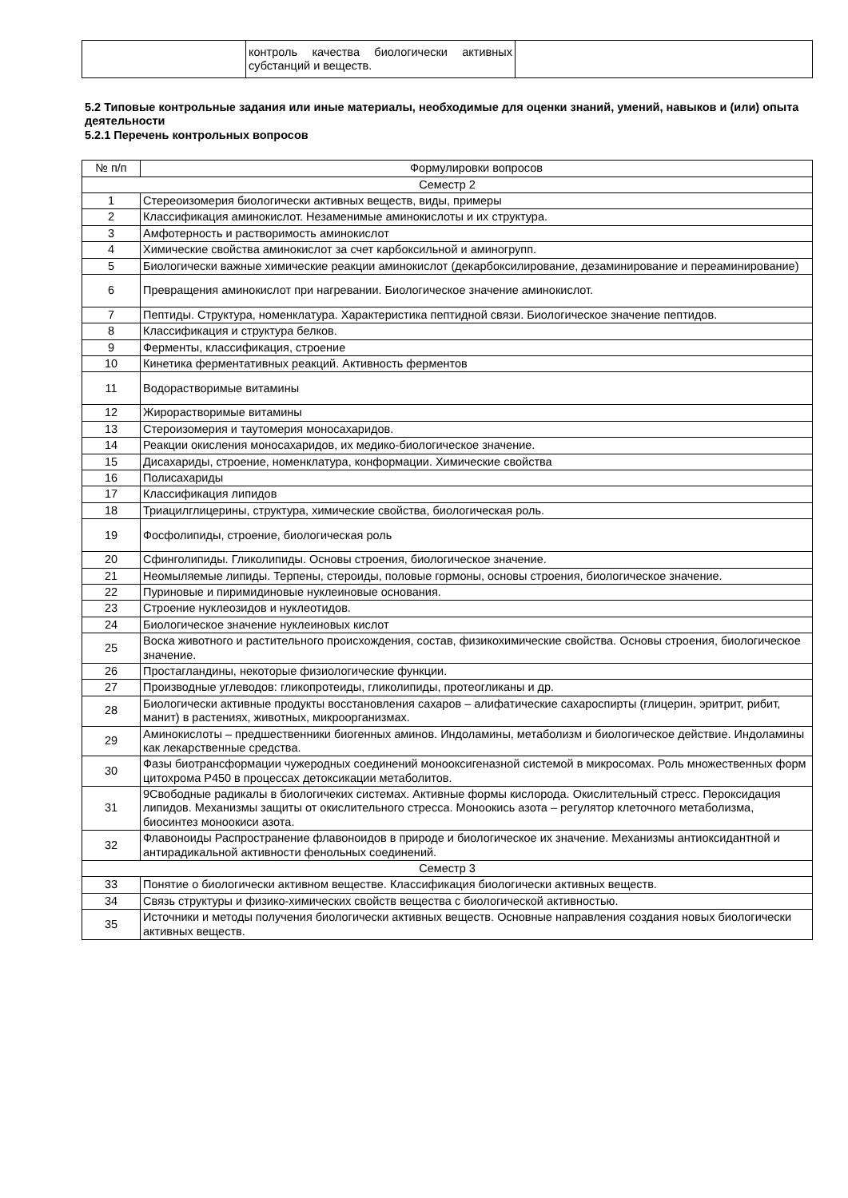| | контроль качества биологически активных субстанций и веществ. | |
5.2 Типовые контрольные задания или иные материалы, необходимые для оценки знаний, умений, навыков и (или) опыта деятельности
5.2.1 Перечень контрольных вопросов
| № п/п | Формулировки вопросов |
| --- | --- |
| Семестр 2 | |
| 1 | Стереоизомерия биологически активных веществ, виды, примеры |
| 2 | Классификация аминокислот. Незаменимые аминокислоты и их структура. |
| 3 | Амфотерность и растворимость аминокислот |
| 4 | Химические свойства аминокислот за счет карбоксильной и аминогрупп. |
| 5 | Биологически важные химические реакции аминокислот (декарбоксилирование, дезаминирование и переаминирование) |
| 6 | Превращения аминокислот при нагревании. Биологическое значение аминокислот. |
| 7 | Пептиды. Структура, номенклатура. Характеристика пептидной связи. Биологическое значение пептидов. |
| 8 | Классификация и структура белков. |
| 9 | Ферменты, классификация, строение |
| 10 | Кинетика ферментативных реакций. Активность ферментов |
| 11 | Водорастворимые витамины |
| 12 | Жирорастворимые витамины |
| 13 | Стероизомерия и таутомерия моносахаридов. |
| 14 | Реакции окисления моносахаридов, их медико-биологическое значение. |
| 15 | Дисахариды, строение, номенклатура, конформации. Химические свойства |
| 16 | Полисахариды |
| 17 | Классификация липидов |
| 18 | Триацилглицерины, структура, химические свойства, биологическая роль. |
| 19 | Фосфолипиды, строение, биологическая роль |
| 20 | Сфинголипиды. Гликолипиды. Основы строения, биологическое значение. |
| 21 | Неомыляемые липиды. Терпены, стероиды, половые гормоны, основы строения, биологическое значение. |
| 22 | Пуриновые и пиримидиновые нуклеиновые основания. |
| 23 | Строение нуклеозидов и нуклеотидов. |
| 24 | Биологическое значение нуклеиновых кислот |
| 25 | Воска животного и растительного происхождения, состав, физикохимические свойства. Основы строения, биологическое значение. |
| 26 | Простагландины, некоторые физиологические функции. |
| 27 | Производные углеводов: гликопротеиды, гликолипиды, протеогликаны и др. |
| 28 | Биологически активные продукты восстановления сахаров – алифатические сахароспирты (глицерин, эритрит, рибит, манит) в растениях, животных, микроорганизмах. |
| 29 | Аминокислоты – предшественники биогенных аминов. Индоламины, метаболизм и биологическое действие. Индоламины как лекарственные средства. |
| 30 | Фазы биотрансформации чужеродных соединений монооксигеназной системой в микросомах. Роль множественных форм цитохрома P450 в процессах детоксикации метаболитов. |
| 31 | 9Свободные радикалы в биологичеких системах. Активные формы кислорода. Окислительный стресс. Пероксидация липидов. Механизмы защиты от окислительного стресса. Моноокись азота – регулятор клеточного метаболизма, биосинтез моноокиси азота. |
| 32 | Флавоноиды Распространение флавоноидов в природе и биологическое их значение. Механизмы антиоксидантной и антирадикальной активности фенольных соединений. |
| Семестр 3 | |
| 33 | Понятие о биологически активном веществе. Классификация биологически активных веществ. |
| 34 | Связь структуры и физико-химических свойств вещества с биологической активностью. |
| 35 | Источники и методы получения биологически активных веществ. Основные направления создания новых биологически активных веществ. |